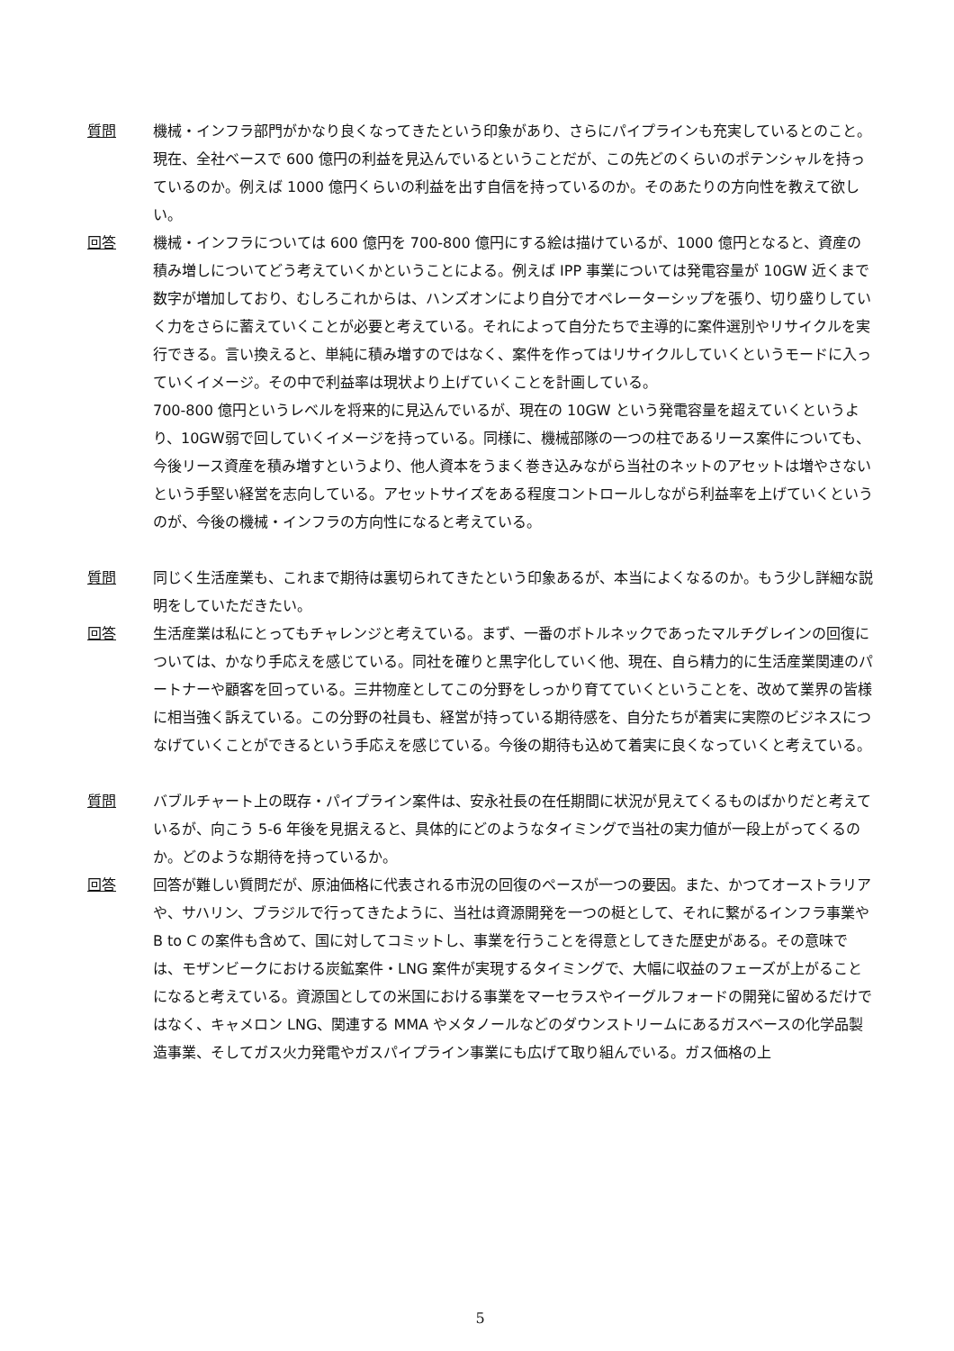質問 機械・インフラ部門がかなり良くなってきたという印象があり、さらにパイプラインも充実しているとのこと。現在、全社ベースで 600 億円の利益を見込んでいるということだが、この先どのくらいのポテンシャルを持っているのか。例えば 1000 億円くらいの利益を出す自信を持っているのか。そのあたりの方向性を教えて欲しい。
回答 機械・インフラについては 600 億円を 700-800 億円にする絵は描けているが、1000 億円となると、資産の積み増しについてどう考えていくかということによる。例えば IPP 事業については発電容量が 10GW 近くまで数字が増加しており、むしろこれからは、ハンズオンにより自分でオペレーターシップを張り、切り盛りしていく力をさらに蓄えていくことが必要と考えている。それによって自分たちで主導的に案件選別やリサイクルを実行できる。言い換えると、単純に積み増すのではなく、案件を作ってはリサイクルしていくというモードに入っていくイメージ。その中で利益率は現状より上げていくことを計画している。
700-800 億円というレベルを将来的に見込んでいるが、現在の 10GW という発電容量を超えていくというより、10GW弱で回していくイメージを持っている。同様に、機械部隊の一つの柱であるリース案件についても、今後リース資産を積み増すというより、他人資本をうまく巻き込みながら当社のネットのアセットは増やさないという手堅い経営を志向している。アセットサイズをある程度コントロールしながら利益率を上げていくというのが、今後の機械・インフラの方向性になると考えている。
質問 同じく生活産業も、これまで期待は裏切られてきたという印象あるが、本当によくなるのか。もう少し詳細な説明をしていただきたい。
回答 生活産業は私にとってもチャレンジと考えている。まず、一番のボトルネックであったマルチグレインの回復については、かなり手応えを感じている。同社を確りと黒字化していく他、現在、自ら精力的に生活産業関連のパートナーや顧客を回っている。三井物産としてこの分野をしっかり育てていくということを、改めて業界の皆様に相当強く訴えている。この分野の社員も、経営が持っている期待感を、自分たちが着実に実際のビジネスにつなげていくことができるという手応えを感じている。今後の期待も込めて着実に良くなっていくと考えている。
質問 バブルチャート上の既存・パイプライン案件は、安永社長の在任期間に状況が見えてくるものばかりだと考えているが、向こう 5-6 年後を見据えると、具体的にどのようなタイミングで当社の実力値が一段上がってくるのか。どのような期待を持っているか。
回答 回答が難しい質問だが、原油価格に代表される市況の回復のペースが一つの要因。また、かつてオーストラリアや、サハリン、ブラジルで行ってきたように、当社は資源開発を一つの梃として、それに繋がるインフラ事業や B to C の案件も含めて、国に対してコミットし、事業を行うことを得意としてきた歴史がある。その意味では、モザンビークにおける炭鉱案件・LNG 案件が実現するタイミングで、大幅に収益のフェーズが上がることになると考えている。資源国としての米国における事業をマーセラスやイーグルフォードの開発に留めるだけではなく、キャメロン LNG、関連する MMA やメタノールなどのダウンストリームにあるガスベースの化学品製造事業、そしてガス火力発電やガスパイプライン事業にも広げて取り組んでいる。ガス価格の上
5